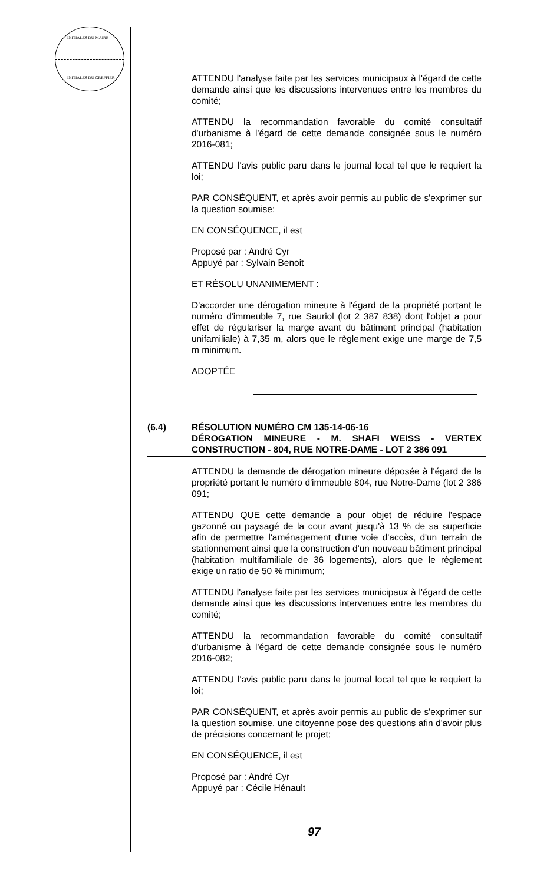INITIALES DU MAIRE
INITIALES DU GREFFIER
ATTENDU l'analyse faite par les services municipaux à l'égard de cette demande ainsi que les discussions intervenues entre les membres du comité;
ATTENDU la recommandation favorable du comité consultatif d'urbanisme à l'égard de cette demande consignée sous le numéro 2016-081;
ATTENDU l'avis public paru dans le journal local tel que le requiert la loi;
PAR CONSÉQUENT, et après avoir permis au public de s'exprimer sur la question soumise;
EN CONSÉQUENCE, il est
Proposé par : André Cyr
Appuyé par : Sylvain Benoit
ET RÉSOLU UNANIMEMENT :
D'accorder une dérogation mineure à l'égard de la propriété portant le numéro d'immeuble 7, rue Sauriol (lot 2 387 838) dont l'objet a pour effet de régulariser la marge avant du bâtiment principal (habitation unifamiliale) à 7,35 m, alors que le règlement exige une marge de 7,5 m minimum.
ADOPTÉE
| (6.4) | RÉSOLUTION NUMÉRO CM 135-14-06-16 DÉROGATION MINEURE - M. SHAFI WEISS - VERTEX CONSTRUCTION - 804, RUE NOTRE-DAME - LOT 2 386 091 |
ATTENDU la demande de dérogation mineure déposée à l'égard de la propriété portant le numéro d'immeuble 804, rue Notre-Dame (lot 2 386 091;
ATTENDU QUE cette demande a pour objet de réduire l'espace gazonné ou paysagé de la cour avant jusqu'à 13 % de sa superficie afin de permettre l'aménagement d'une voie d'accès, d'un terrain de stationnement ainsi que la construction d'un nouveau bâtiment principal (habitation multifamiliale de 36 logements), alors que le règlement exige un ratio de 50 % minimum;
ATTENDU l'analyse faite par les services municipaux à l'égard de cette demande ainsi que les discussions intervenues entre les membres du comité;
ATTENDU la recommandation favorable du comité consultatif d'urbanisme à l'égard de cette demande consignée sous le numéro 2016-082;
ATTENDU l'avis public paru dans le journal local tel que le requiert la loi;
PAR CONSÉQUENT, et après avoir permis au public de s'exprimer sur la question soumise, une citoyenne pose des questions afin d'avoir plus de précisions concernant le projet;
EN CONSÉQUENCE, il est
Proposé par : André Cyr
Appuyé par : Cécile Hénault
97